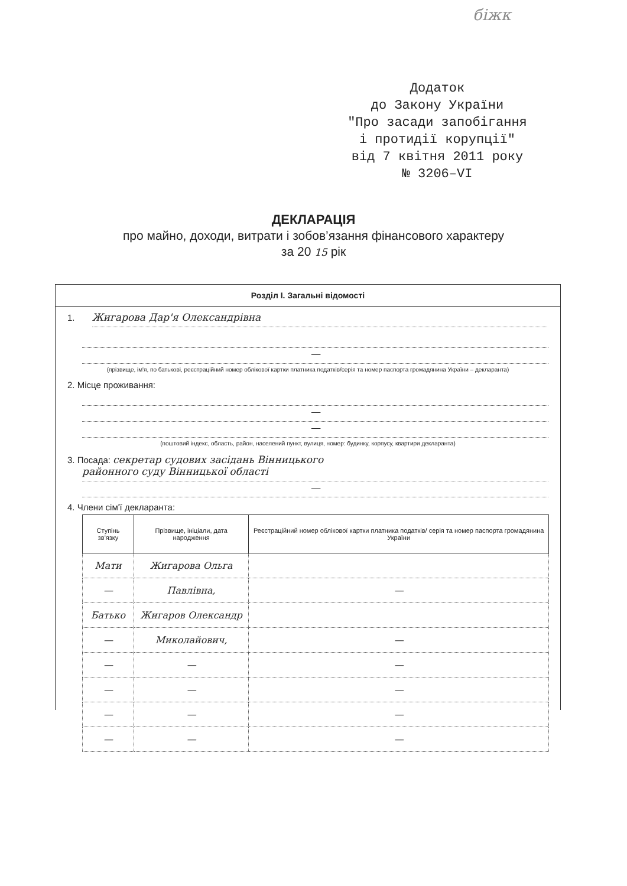біжк
Додаток
до Закону України
"Про засади запобігання
і протидії корупції"
від 7 квітня 2011 року
№ 3206–VI
ДЕКЛАРАЦІЯ
про майно, доходи, витрати і зобов’язання фінансового характеру
за 20 15 рік
Розділ І. Загальні відомості
1.
Жигарова Дар'я Олександрівна
—
(прізвище, ім'я, по батькові, реєстраційний номер облікової картки платника податків/серія та номер паспорта громадянина України – декларанта)
2. Місце проживання:
—
—
(поштовий індекс, область, район, населений пункт, вулиця, номер: будинку, корпусу, квартири декларанта)
3. Посада: секретар судових засідань Вінницького
районного суду Вінницької області
—
4. Члени сім'ї декларанта:
| Ступінь зв'язку | Прізвище, ініціали, дата народження | Реєстраційний номер облікової картки платника податків/ серія та номер паспорта громадянина України |
| --- | --- | --- |
| Мати | Жигарова Ольга | |
| — | Павлівна, | — |
| Батько | Жигаров Олександр | |
| — | Миколайович, | — |
| — | — | — |
| — | — | — |
| — | — | — |
| — | — | — |